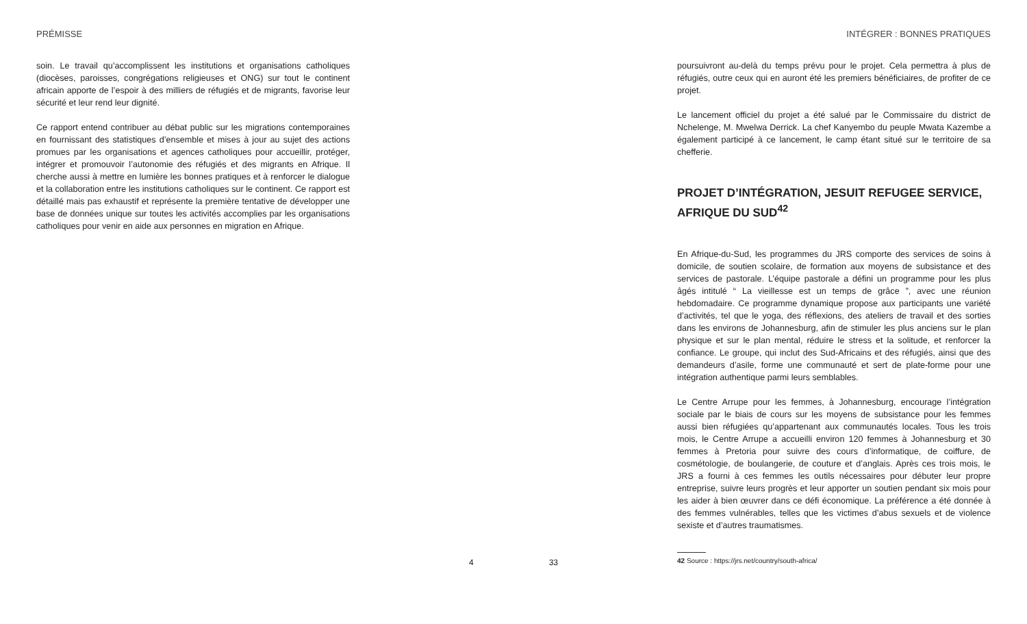PRÉMISSE
soin. Le travail qu’accomplissent les institutions et organisations catholiques (diocèses, paroisses, congrégations religieuses et ONG) sur tout le continent africain apporte de l’espoir à des milliers de réfugiés et de migrants, favorise leur sécurité et leur rend leur dignité.
Ce rapport entend contribuer au débat public sur les migrations contemporaines en fournissant des statistiques d’ensemble et mises à jour au sujet des actions promues par les organisations et agences catholiques pour accueillir, protéger, intégrer et promouvoir l’autonomie des réfugiés et des migrants en Afrique. Il cherche aussi à mettre en lumière les bonnes pratiques et à renforcer le dialogue et la collaboration entre les institutions catholiques sur le continent. Ce rapport est détaillé mais pas exhaustif et représente la première tentative de développer une base de données unique sur toutes les activités accomplies par les organisations catholiques pour venir en aide aux personnes en migration en Afrique.
INTÉGRER : BONNES PRATIQUES
poursuivront au-delà du temps prévu pour le projet. Cela permettra à plus de réfugiés, outre ceux qui en auront été les premiers bénéficiaires, de profiter de ce projet.
Le lancement officiel du projet a été salué par le Commissaire du district de Nchelenge, M. Mwelwa Derrick. La chef Kanyembo du peuple Mwata Kazembe a également participé à ce lancement, le camp étant situé sur le territoire de sa chefferie.
PROJET D’INTÉGRATION, JESUIT REFUGEE SERVICE, AFRIQUE DU SUD<sup>42</sup>
En Afrique-du-Sud, les programmes du JRS comporte des services de soins à domicile, de soutien scolaire, de formation aux moyens de subsistance et des services de pastorale. L’équipe pastorale a défini un programme pour les plus âgés intitulé “ La vieillesse est un temps de grâce ”, avec une réunion hebdomadaire. Ce programme dynamique propose aux participants une variété d’activités, tel que le yoga, des réflexions, des ateliers de travail et des sorties dans les environs de Johannesburg, afin de stimuler les plus anciens sur le plan physique et sur le plan mental, réduire le stress et la solitude, et renforcer la confiance. Le groupe, qui inclut des Sud-Africains et des réfugiés, ainsi que des demandeurs d’asile, forme une communauté et sert de plate-forme pour une intégration authentique parmi leurs semblables.
Le Centre Arrupe pour les femmes, à Johannesburg, encourage l’intégration sociale par le biais de cours sur les moyens de subsistance pour les femmes aussi bien réfugiées qu’appartenant aux communautés locales. Tous les trois mois, le Centre Arrupe a accueilli environ 120 femmes à Johannesburg et 30 femmes à Pretoria pour suivre des cours d’informatique, de coiffure, de cosmétologie, de boulangerie, de couture et d’anglais. Après ces trois mois, le JRS a fourni à ces femmes les outils nécessaires pour débuter leur propre entreprise, suivre leurs progrès et leur apporter un soutien pendant six mois pour les aider à bien œuvrer dans ce défi économique. La préférence a été donnée à des femmes vulnérables, telles que les victimes d’abus sexuels et de violence sexiste et d’autres traumatismes.
42 Source : https://jrs.net/country/south-africa/
4 33